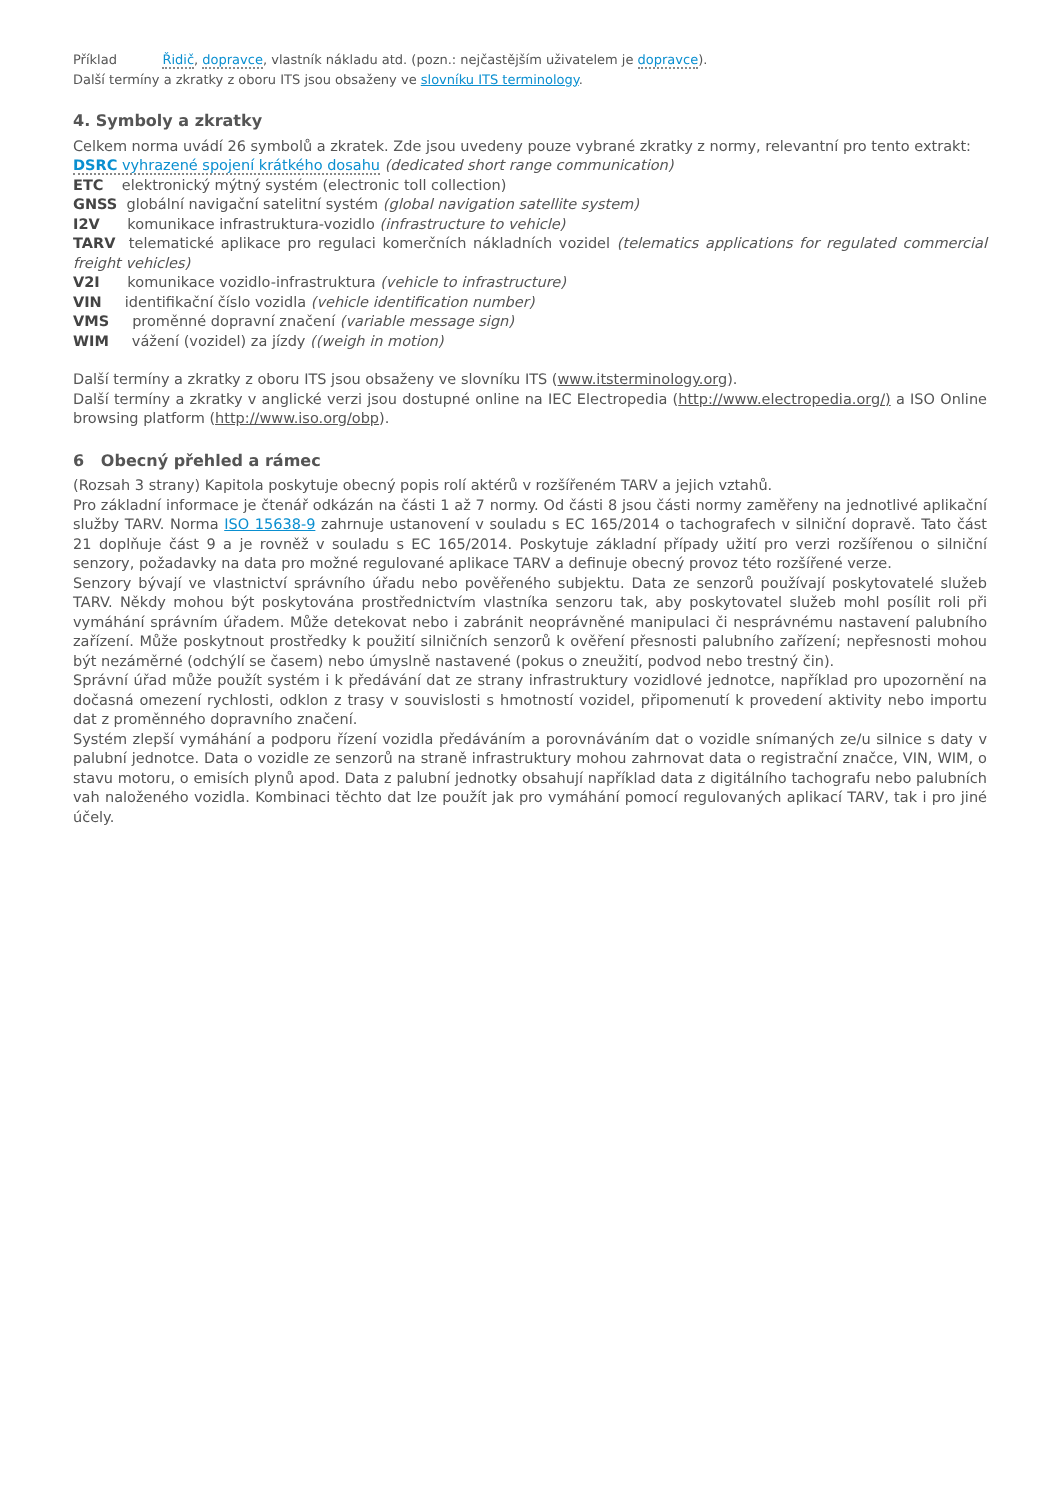Příklad Řidič, dopravce, vlastník nákladu atd. (pozn.: nejčastějším uživatelem je dopravce).
Další termíny a zkratky z oboru ITS jsou obsaženy ve slovníku ITS terminology.
4. Symboly a zkratky
Celkem norma uvádí 26 symbolů a zkratek. Zde jsou uvedeny pouze vybrané zkratky z normy, relevantní pro tento extrakt:
DSRC vyhrazené spojení krátkého dosahu (dedicated short range communication)
ETC elektronický mýtný systém (electronic toll collection)
GNSS globální navigační satelitní systém (global navigation satellite system)
I2V komunikace infrastruktura-vozidlo (infrastructure to vehicle)
TARV telematické aplikace pro regulaci komerčních nákladních vozidel (telematics applications for regulated commercial freight vehicles)
V2I komunikace vozidlo-infrastruktura (vehicle to infrastructure)
VIN identifikační číslo vozidla (vehicle identification number)
VMS proměnné dopravní značení (variable message sign)
WIM vážení (vozidel) za jízdy ((weigh in motion)
Další termíny a zkratky z oboru ITS jsou obsaženy ve slovníku ITS (www.itsterminology.org).
Další termíny a zkratky v anglické verzi jsou dostupné online na IEC Electropedia (http://www.electropedia.org/) a ISO Online browsing platform (http://www.iso.org/obp).
6 Obecný přehled a rámec
(Rozsah 3 strany) Kapitola poskytuje obecný popis rolí aktérů v rozšířeném TARV a jejich vztahů.
Pro základní informace je čtenář odkázán na části 1 až 7 normy. Od části 8 jsou části normy zaměřeny na jednotlivé aplikační služby TARV. Norma ISO 15638-9 zahrnuje ustanovení v souladu s EC 165/2014 o tachografech v silniční dopravě. Tato část 21 doplňuje část 9 a je rovněž v souladu s EC 165/2014. Poskytuje základní případy užití pro verzi rozšířenou o silniční senzory, požadavky na data pro možné regulované aplikace TARV a definuje obecný provoz této rozšířené verze.
Senzory bývají ve vlastnictví správního úřadu nebo pověřeného subjektu. Data ze senzorů používají poskytovatelé služeb TARV. Někdy mohou být poskytována prostřednictvím vlastníka senzoru tak, aby poskytovatel služeb mohl posílit roli při vymáhání správním úřadem. Může detekovat nebo i zabránit neoprávněné manipulaci či nesprávnému nastavení palubního zařízení. Může poskytnout prostředky k použití silničních senzorů k ověření přesnosti palubního zařízení; nepřesnosti mohou být nezáměrné (odchýlí se časem) nebo úmyslně nastavené (pokus o zneužití, podvod nebo trestný čin).
Správní úřad může použít systém i k předávání dat ze strany infrastruktury vozidlové jednotce, například pro upozornění na dočasná omezení rychlosti, odklon z trasy v souvislosti s hmotností vozidel, připomenutí k provedení aktivity nebo importu dat z proměnného dopravního značení.
Systém zlepší vymáhání a podporu řízení vozidla předáváním a porovnáváním dat o vozidle snímaných ze/u silnice s daty v palubní jednotce. Data o vozidle ze senzorů na straně infrastruktury mohou zahrnovat data o registrační značce, VIN, WIM, o stavu motoru, o emisích plynů apod. Data z palubní jednotky obsahují například data z digitálního tachografu nebo palubních vah naloženého vozidla. Kombinaci těchto dat lze použít jak pro vymáhání pomocí regulovaných aplikací TARV, tak i pro jiné účely.